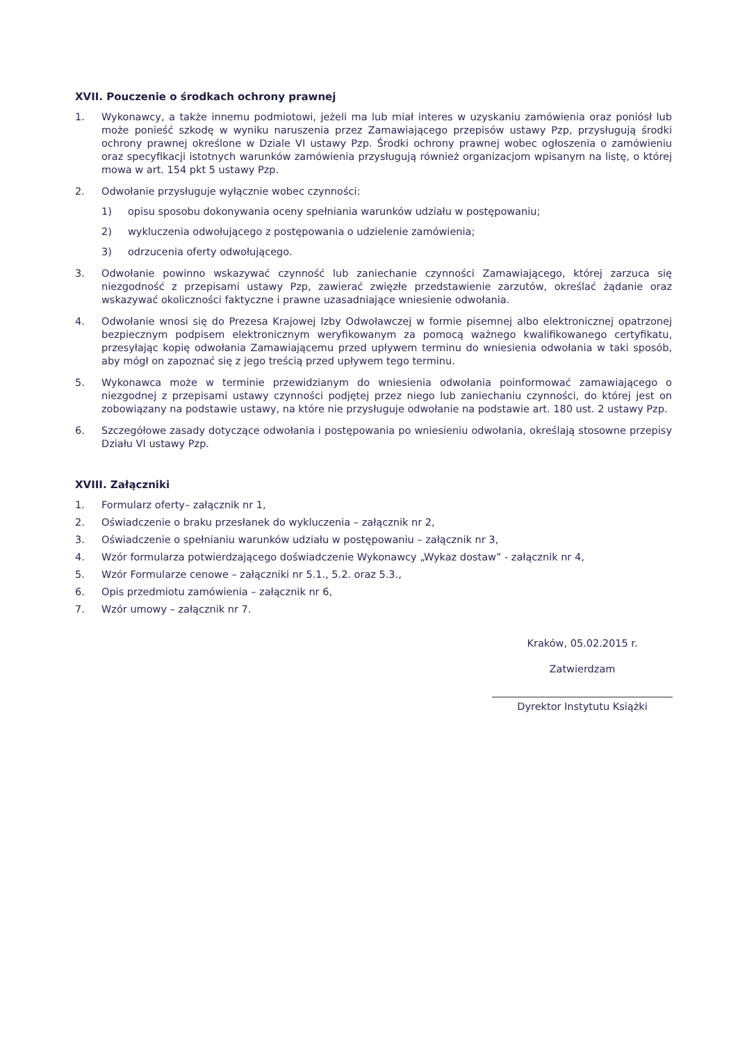XVII. Pouczenie o środkach ochrony prawnej
1. Wykonawcy, a także innemu podmiotowi, jeżeli ma lub miał interes w uzyskaniu zamówienia oraz poniósł lub może ponieść szkodę w wyniku naruszenia przez Zamawiającego przepisów ustawy Pzp, przysługują środki ochrony prawnej określone w Dziale VI ustawy Pzp. Środki ochrony prawnej wobec ogłoszenia o zamówieniu oraz specyfikacji istotnych warunków zamówienia przysługują również organizacjom wpisanym na listę, o której mowa w art. 154 pkt 5 ustawy Pzp.
2. Odwołanie przysługuje wyłącznie wobec czynności:
1) opisu sposobu dokonywania oceny spełniania warunków udziału w postępowaniu;
2) wykluczenia odwołującego z postępowania o udzielenie zamówienia;
3) odrzucenia oferty odwołującego.
3. Odwołanie powinno wskazywać czynność lub zaniechanie czynności Zamawiającego, której zarzuca się niezgodność z przepisami ustawy Pzp, zawierać zwięzłe przedstawienie zarzutów, określać żądanie oraz wskazywać okoliczności faktyczne i prawne uzasadniające wniesienie odwołania.
4. Odwołanie wnosi się do Prezesa Krajowej Izby Odwoławczej w formie pisemnej albo elektronicznej opatrzonej bezpiecznym podpisem elektronicznym weryfikowanym za pomocą ważnego kwalifikowanego certyfikatu, przesyłając kopię odwołania Zamawiającemu przed upływem terminu do wniesienia odwołania w taki sposób, aby mógł on zapoznać się z jego treścią przed upływem tego terminu.
5. Wykonawca może w terminie przewidzianym do wniesienia odwołania poinformować zamawiającego o niezgodnej z przepisami ustawy czynności podjętej przez niego lub zaniechaniu czynności, do której jest on zobowiązany na podstawie ustawy, na które nie przysługuje odwołanie na podstawie art. 180 ust. 2 ustawy Pzp.
6. Szczegółowe zasady dotyczące odwołania i postępowania po wniesieniu odwołania, określają stosowne przepisy Działu VI ustawy Pzp.
XVIII. Załączniki
1. Formularz oferty– załącznik nr 1,
2. Oświadczenie o braku przesłanek do wykluczenia – załącznik nr 2,
3. Oświadczenie o spełnianiu warunków udziału w postępowaniu – załącznik nr 3,
4. Wzór formularza potwierdzającego doświadczenie Wykonawcy „Wykaz dostaw” - załącznik nr 4,
5. Wzór Formularze cenowe – załączniki nr 5.1., 5.2. oraz 5.3.,
6. Opis przedmiotu zamówienia – załącznik nr 6,
7. Wzór umowy – załącznik nr 7.
Kraków, 05.02.2015 r.
Zatwierdzam
Dyrektor Instytutu Książki